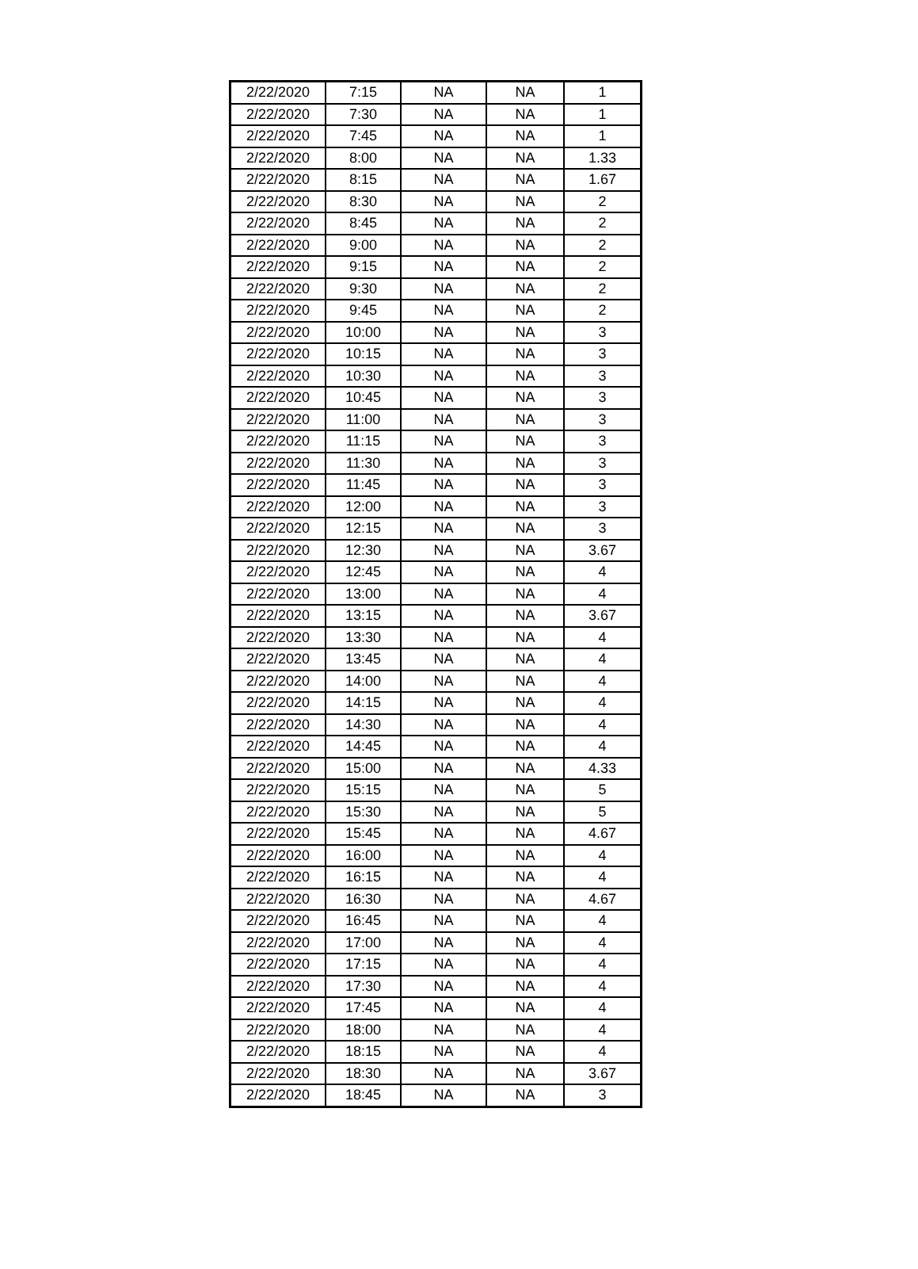| 2/22/2020 | 7:15 | NA | NA | 1 |
| 2/22/2020 | 7:30 | NA | NA | 1 |
| 2/22/2020 | 7:45 | NA | NA | 1 |
| 2/22/2020 | 8:00 | NA | NA | 1.33 |
| 2/22/2020 | 8:15 | NA | NA | 1.67 |
| 2/22/2020 | 8:30 | NA | NA | 2 |
| 2/22/2020 | 8:45 | NA | NA | 2 |
| 2/22/2020 | 9:00 | NA | NA | 2 |
| 2/22/2020 | 9:15 | NA | NA | 2 |
| 2/22/2020 | 9:30 | NA | NA | 2 |
| 2/22/2020 | 9:45 | NA | NA | 2 |
| 2/22/2020 | 10:00 | NA | NA | 3 |
| 2/22/2020 | 10:15 | NA | NA | 3 |
| 2/22/2020 | 10:30 | NA | NA | 3 |
| 2/22/2020 | 10:45 | NA | NA | 3 |
| 2/22/2020 | 11:00 | NA | NA | 3 |
| 2/22/2020 | 11:15 | NA | NA | 3 |
| 2/22/2020 | 11:30 | NA | NA | 3 |
| 2/22/2020 | 11:45 | NA | NA | 3 |
| 2/22/2020 | 12:00 | NA | NA | 3 |
| 2/22/2020 | 12:15 | NA | NA | 3 |
| 2/22/2020 | 12:30 | NA | NA | 3.67 |
| 2/22/2020 | 12:45 | NA | NA | 4 |
| 2/22/2020 | 13:00 | NA | NA | 4 |
| 2/22/2020 | 13:15 | NA | NA | 3.67 |
| 2/22/2020 | 13:30 | NA | NA | 4 |
| 2/22/2020 | 13:45 | NA | NA | 4 |
| 2/22/2020 | 14:00 | NA | NA | 4 |
| 2/22/2020 | 14:15 | NA | NA | 4 |
| 2/22/2020 | 14:30 | NA | NA | 4 |
| 2/22/2020 | 14:45 | NA | NA | 4 |
| 2/22/2020 | 15:00 | NA | NA | 4.33 |
| 2/22/2020 | 15:15 | NA | NA | 5 |
| 2/22/2020 | 15:30 | NA | NA | 5 |
| 2/22/2020 | 15:45 | NA | NA | 4.67 |
| 2/22/2020 | 16:00 | NA | NA | 4 |
| 2/22/2020 | 16:15 | NA | NA | 4 |
| 2/22/2020 | 16:30 | NA | NA | 4.67 |
| 2/22/2020 | 16:45 | NA | NA | 4 |
| 2/22/2020 | 17:00 | NA | NA | 4 |
| 2/22/2020 | 17:15 | NA | NA | 4 |
| 2/22/2020 | 17:30 | NA | NA | 4 |
| 2/22/2020 | 17:45 | NA | NA | 4 |
| 2/22/2020 | 18:00 | NA | NA | 4 |
| 2/22/2020 | 18:15 | NA | NA | 4 |
| 2/22/2020 | 18:30 | NA | NA | 3.67 |
| 2/22/2020 | 18:45 | NA | NA | 3 |